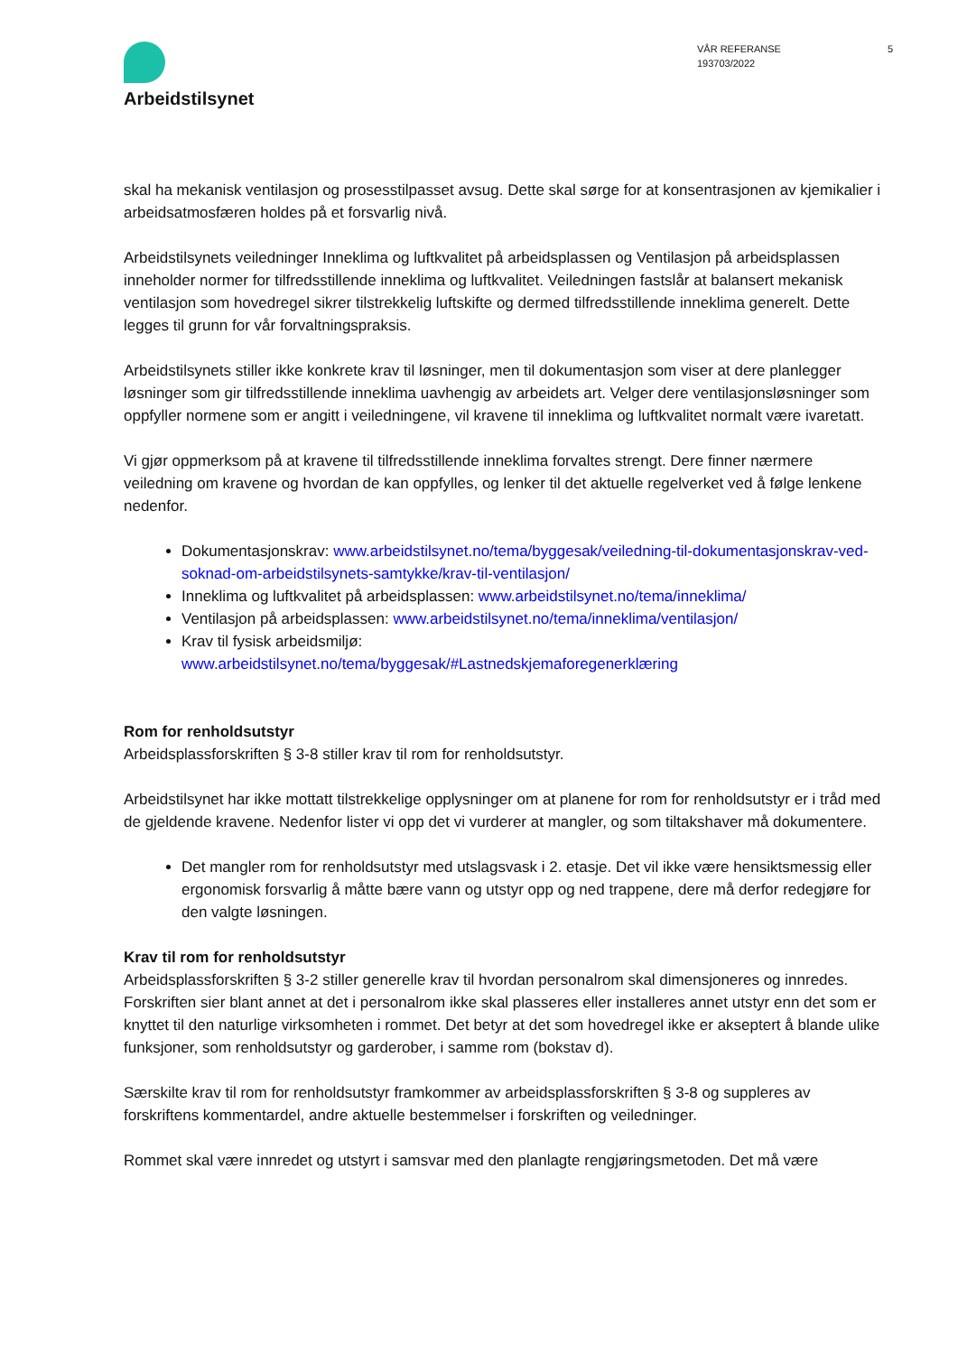Arbeidstilsynet
VÅR REFERANSE
193703/2022
5
skal ha mekanisk ventilasjon og prosesstilpasset avsug. Dette skal sørge for at konsentrasjonen av kjemikalier i arbeidsatmosfæren holdes på et forsvarlig nivå.
Arbeidstilsynets veiledninger Inneklima og luftkvalitet på arbeidsplassen og Ventilasjon på arbeidsplassen inneholder normer for tilfredsstillende inneklima og luftkvalitet. Veiledningen fastslår at balansert mekanisk ventilasjon som hovedregel sikrer tilstrekkelig luftskifte og dermed tilfredsstillende inneklima generelt. Dette legges til grunn for vår forvaltningspraksis.
Arbeidstilsynets stiller ikke konkrete krav til løsninger, men til dokumentasjon som viser at dere planlegger løsninger som gir tilfredsstillende inneklima uavhengig av arbeidets art. Velger dere ventilasjonsløsninger som oppfyller normene som er angitt i veiledningene, vil kravene til inneklima og luftkvalitet normalt være ivaretatt.
Vi gjør oppmerksom på at kravene til tilfredsstillende inneklima forvaltes strengt. Dere finner nærmere veiledning om kravene og hvordan de kan oppfylles, og lenker til det aktuelle regelverket ved å følge lenkene nedenfor.
Dokumentasjonskrav: www.arbeidstilsynet.no/tema/byggesak/veiledning-til-dokumentasjonskrav-ved-soknad-om-arbeidstilsynets-samtykke/krav-til-ventilasjon/
Inneklima og luftkvalitet på arbeidsplassen: www.arbeidstilsynet.no/tema/inneklima/
Ventilasjon på arbeidsplassen: www.arbeidstilsynet.no/tema/inneklima/ventilasjon/
Krav til fysisk arbeidsmiljø:
www.arbeidstilsynet.no/tema/byggesak/#Lastnedskjemaforegenerklæring
Rom for renholdsutstyr
Arbeidsplassforskriften § 3-8 stiller krav til rom for renholdsutstyr.
Arbeidstilsynet har ikke mottatt tilstrekkelige opplysninger om at planene for rom for renholdsutstyr er i tråd med de gjeldende kravene. Nedenfor lister vi opp det vi vurderer at mangler, og som tiltakshaver må dokumentere.
Det mangler rom for renholdsutstyr med utslagsvask i 2. etasje. Det vil ikke være hensiktsmessig eller ergonomisk forsvarlig å måtte bære vann og utstyr opp og ned trappene, dere må derfor redegjøre for den valgte løsningen.
Krav til rom for renholdsutstyr
Arbeidsplassforskriften § 3-2 stiller generelle krav til hvordan personalrom skal dimensjoneres og innredes. Forskriften sier blant annet at det i personalrom ikke skal plasseres eller installeres annet utstyr enn det som er knyttet til den naturlige virksomheten i rommet. Det betyr at det som hovedregel ikke er akseptert å blande ulike funksjoner, som renholdsutstyr og garderober, i samme rom (bokstav d).
Særskilte krav til rom for renholdsutstyr framkommer av arbeidsplassforskriften § 3-8 og suppleres av forskriftens kommentardel, andre aktuelle bestemmelser i forskriften og veiledninger.
Rommet skal være innredet og utstyrt i samsvar med den planlagte rengjøringsmetoden. Det må være